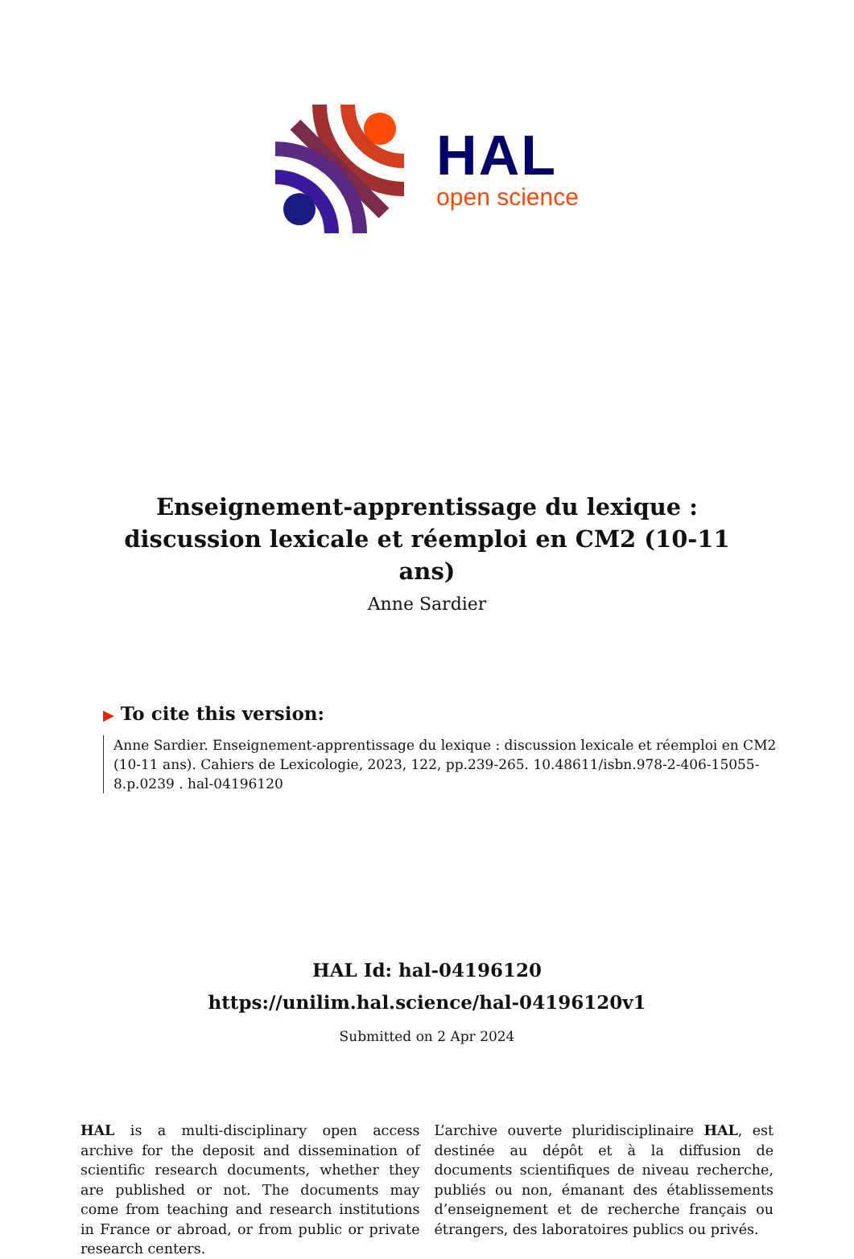HAL
open science
Enseignement-apprentissage du lexique : discussion lexicale et réemploi en CM2 (10-11 ans)
Anne Sardier
▶ To cite this version:
Anne Sardier. Enseignement-apprentissage du lexique : discussion lexicale et réemploi en CM2 (10-11 ans). Cahiers de Lexicologie, 2023, 122, pp.239-265. 10.48611/isbn.978-2-406-15055-8.p.0239 . hal-04196120
HAL Id: hal-04196120
https://unilim.hal.science/hal-04196120v1
Submitted on 2 Apr 2024
HAL is a multi-disciplinary open access archive for the deposit and dissemination of scientific research documents, whether they are published or not. The documents may come from teaching and research institutions in France or abroad, or from public or private research centers.
L’archive ouverte pluridisciplinaire HAL, est destinée au dépôt et à la diffusion de documents scientifiques de niveau recherche, publiés ou non, émanant des établissements d’enseignement et de recherche français ou étrangers, des laboratoires publics ou privés.